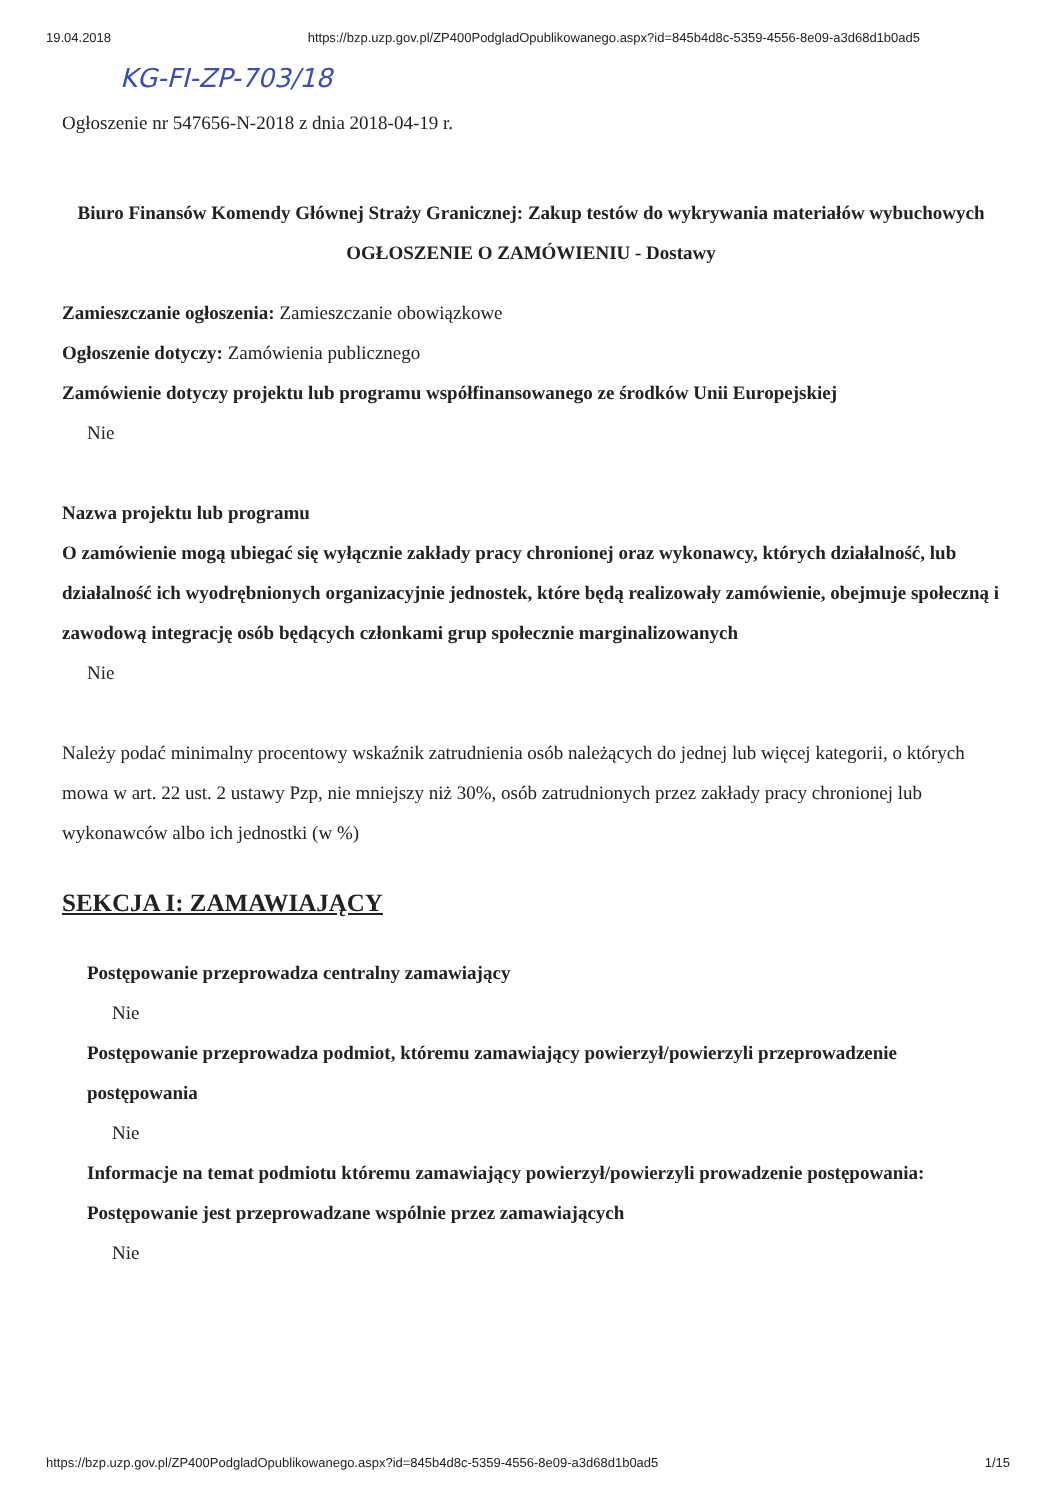19.04.2018 https://bzp.uzp.gov.pl/ZP400PodgladOpublikowanego.aspx?id=845b4d8c-5359-4556-8e09-a3d68d1b0ad5
KG-FI-ZP-703/18
Ogłoszenie nr 547656-N-2018 z dnia 2018-04-19 r.
Biuro Finansów Komendy Głównej Straży Granicznej: Zakup testów do wykrywania materiałów wybuchowych
OGŁOSZENIE O ZAMÓWIENIU - Dostawy
Zamieszczanie ogłoszenia: Zamieszczanie obowiązkowe
Ogłoszenie dotyczy: Zamówienia publicznego
Zamówienie dotyczy projektu lub programu współfinansowanego ze środków Unii Europejskiej
Nie
Nazwa projektu lub programu
O zamówienie mogą ubiegać się wyłącznie zakłady pracy chronionej oraz wykonawcy, których działalność, lub działalność ich wyodrębnionych organizacyjnie jednostek, które będą realizowały zamówienie, obejmuje społeczną i zawodową integrację osób będących członkami grup społecznie marginalizowanych
Nie
Należy podać minimalny procentowy wskaźnik zatrudnienia osób należących do jednej lub więcej kategorii, o których mowa w art. 22 ust. 2 ustawy Pzp, nie mniejszy niż 30%, osób zatrudnionych przez zakłady pracy chronionej lub wykonawców albo ich jednostki (w %)
SEKCJA I: ZAMAWIAJĄCY
Postępowanie przeprowadza centralny zamawiający
Nie
Postępowanie przeprowadza podmiot, któremu zamawiający powierzył/powierzyli przeprowadzenie postępowania
Nie
Informacje na temat podmiotu któremu zamawiający powierzył/powierzyli prowadzenie postępowania:
Postępowanie jest przeprowadzane wspólnie przez zamawiających
Nie
https://bzp.uzp.gov.pl/ZP400PodgladOpublikowanego.aspx?id=845b4d8c-5359-4556-8e09-a3d68d1b0ad5 1/15